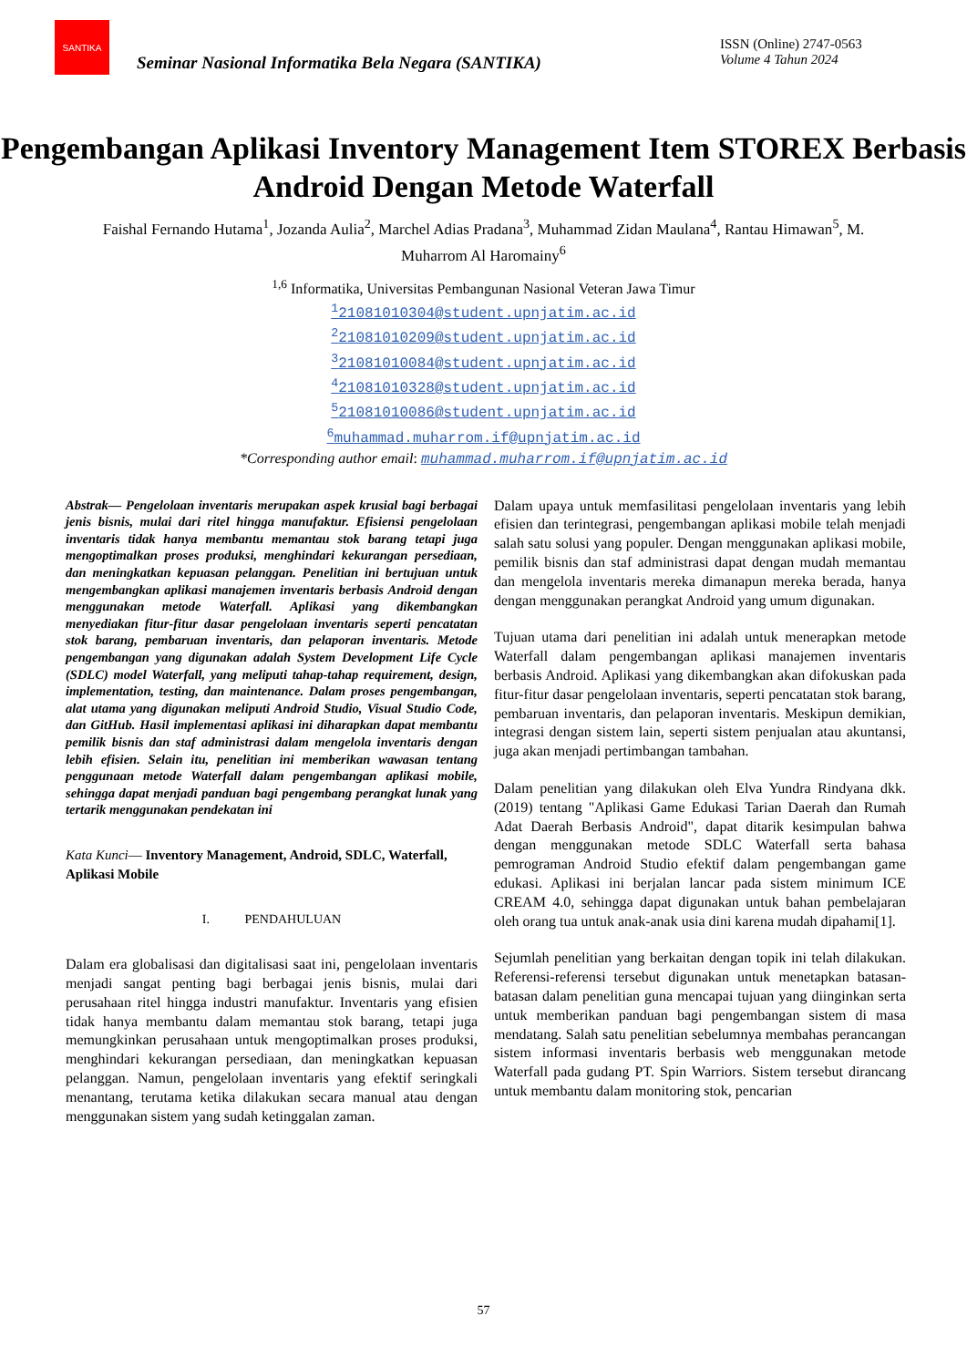SANTIKA
Seminar Nasional Informatika Bela Negara (SANTIKA)
ISSN (Online) 2747-0563
Volume 4 Tahun 2024
Pengembangan Aplikasi Inventory Management Item STOREX Berbasis Android Dengan Metode Waterfall
Faishal Fernando Hutama<sup>1</sup>, Jozanda Aulia<sup>2</sup>, Marchel Adias Pradana<sup>3</sup>, Muhammad Zidan Maulana<sup>4</sup>, Rantau Himawan<sup>5</sup>, M. Muharrom Al Haromainy<sup>6</sup>
<sup>1,6</sup> Informatika, Universitas Pembangunan Nasional Veteran Jawa Timur
<sup>1</sup> 21081010304@student.upnjatim.ac.id
<sup>2</sup> 21081010209@student.upnjatim.ac.id
<sup>3</sup> 21081010084@student.upnjatim.ac.id
<sup>4</sup> 21081010328@student.upnjatim.ac.id
<sup>5</sup> 21081010086@student.upnjatim.ac.id
<sup>6</sup> muhammad.muharrom.if@upnjatim.ac.id
*Corresponding author email: muhammad.muharrom.if@upnjatim.ac.id
Abstrak— Pengelolaan inventaris merupakan aspek krusial bagi berbagai jenis bisnis, mulai dari ritel hingga manufaktur. Efisiensi pengelolaan inventaris tidak hanya membantu memantau stok barang tetapi juga mengoptimalkan proses produksi, menghindari kekurangan persediaan, dan meningkatkan kepuasan pelanggan. Penelitian ini bertujuan untuk mengembangkan aplikasi manajemen inventaris berbasis Android dengan menggunakan metode Waterfall. Aplikasi yang dikembangkan menyediakan fitur-fitur dasar pengelolaan inventaris seperti pencatatan stok barang, pembaruan inventaris, dan pelaporan inventaris. Metode pengembangan yang digunakan adalah System Development Life Cycle (SDLC) model Waterfall, yang meliputi tahap-tahap requirement, design, implementation, testing, dan maintenance. Dalam proses pengembangan, alat utama yang digunakan meliputi Android Studio, Visual Studio Code, dan GitHub. Hasil implementasi aplikasi ini diharapkan dapat membantu pemilik bisnis dan staf administrasi dalam mengelola inventaris dengan lebih efisien. Selain itu, penelitian ini memberikan wawasan tentang penggunaan metode Waterfall dalam pengembangan aplikasi mobile, sehingga dapat menjadi panduan bagi pengembang perangkat lunak yang tertarik menggunakan pendekatan ini
Kata Kunci— Inventory Management, Android, SDLC, Waterfall, Aplikasi Mobile
I. PENDAHULUAN
Dalam era globalisasi dan digitalisasi saat ini, pengelolaan inventaris menjadi sangat penting bagi berbagai jenis bisnis, mulai dari perusahaan ritel hingga industri manufaktur. Inventaris yang efisien tidak hanya membantu dalam memantau stok barang, tetapi juga memungkinkan perusahaan untuk mengoptimalkan proses produksi, menghindari kekurangan persediaan, dan meningkatkan kepuasan pelanggan. Namun, pengelolaan inventaris yang efektif seringkali menantang, terutama ketika dilakukan secara manual atau dengan menggunakan sistem yang sudah ketinggalan zaman.
Dalam upaya untuk memfasilitasi pengelolaan inventaris yang lebih efisien dan terintegrasi, pengembangan aplikasi mobile telah menjadi salah satu solusi yang populer. Dengan menggunakan aplikasi mobile, pemilik bisnis dan staf administrasi dapat dengan mudah memantau dan mengelola inventaris mereka dimanapun mereka berada, hanya dengan menggunakan perangkat Android yang umum digunakan.
Tujuan utama dari penelitian ini adalah untuk menerapkan metode Waterfall dalam pengembangan aplikasi manajemen inventaris berbasis Android. Aplikasi yang dikembangkan akan difokuskan pada fitur-fitur dasar pengelolaan inventaris, seperti pencatatan stok barang, pembaruan inventaris, dan pelaporan inventaris. Meskipun demikian, integrasi dengan sistem lain, seperti sistem penjualan atau akuntansi, juga akan menjadi pertimbangan tambahan.
Dalam penelitian yang dilakukan oleh Elva Yundra Rindyana dkk. (2019) tentang "Aplikasi Game Edukasi Tarian Daerah dan Rumah Adat Daerah Berbasis Android", dapat ditarik kesimpulan bahwa dengan menggunakan metode SDLC Waterfall serta bahasa pemrograman Android Studio efektif dalam pengembangan game edukasi. Aplikasi ini berjalan lancar pada sistem minimum ICE CREAM 4.0, sehingga dapat digunakan untuk bahan pembelajaran oleh orang tua untuk anak-anak usia dini karena mudah dipahami[1].
Sejumlah penelitian yang berkaitan dengan topik ini telah dilakukan. Referensi-referensi tersebut digunakan untuk menetapkan batasan-batasan dalam penelitian guna mencapai tujuan yang diinginkan serta untuk memberikan panduan bagi pengembangan sistem di masa mendatang. Salah satu penelitian sebelumnya membahas perancangan sistem informasi inventaris berbasis web menggunakan metode Waterfall pada gudang PT. Spin Warriors. Sistem tersebut dirancang untuk membantu dalam monitoring stok, pencarian
57